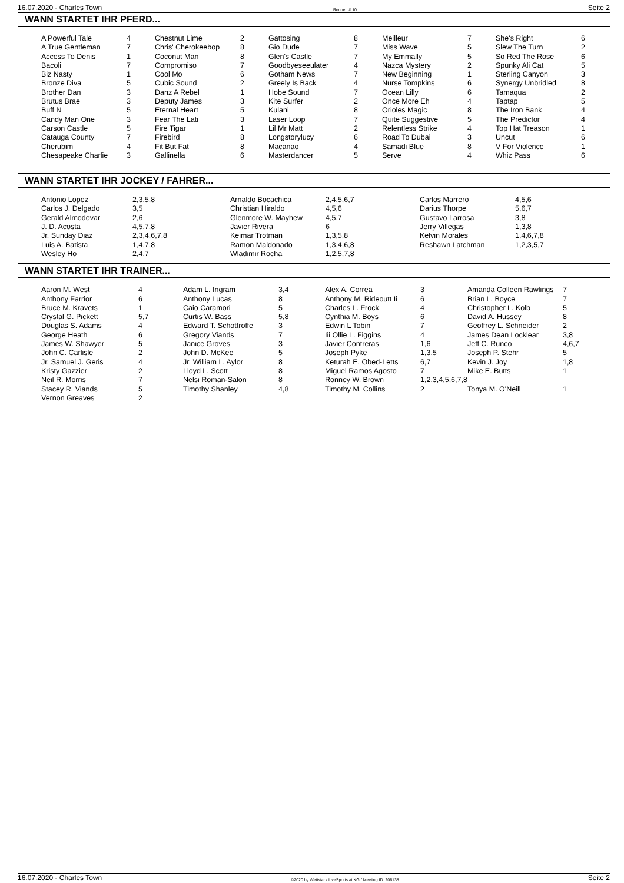16.07.2020 - Charles Town Rennen # 10 Seite 2
WANN STARTET IHR PFERD...
| A Powerful Tale | 4 | Chestnut Lime | 2 | Gattosing | 8 | Meilleur | 7 | She's Right | 6 |
| A True Gentleman | 7 | Chris' Cherokeebop | 8 | Gio Dude | 7 | Miss Wave | 5 | Slew The Turn | 2 |
| Access To Denis | 1 | Coconut Man | 8 | Glen's Castle | 7 | My Emmally | 5 | So Red The Rose | 6 |
| Bacoli | 7 | Compromiso | 7 | Goodbyeseeulater | 4 | Nazca Mystery | 2 | Spunky Ali Cat | 5 |
| Biz Nasty | 1 | Cool Mo | 6 | Gotham News | 7 | New Beginning | 1 | Sterling Canyon | 3 |
| Bronze Diva | 5 | Cubic Sound | 2 | Greely Is Back | 4 | Nurse Tompkins | 6 | Synergy Unbridled | 8 |
| Brother Dan | 3 | Danz A Rebel | 1 | Hobe Sound | 7 | Ocean Lilly | 6 | Tamaqua | 2 |
| Brutus Brae | 3 | Deputy James | 3 | Kite Surfer | 2 | Once More Eh | 4 | Taptap | 5 |
| Buff N | 5 | Eternal Heart | 5 | Kulani | 8 | Orioles Magic | 8 | The Iron Bank | 4 |
| Candy Man One | 3 | Fear The Lati | 3 | Laser Loop | 7 | Quite Suggestive | 5 | The Predictor | 4 |
| Carson Castle | 5 | Fire Tigar | 1 | Lil Mr Matt | 2 | Relentless Strike | 4 | Top Hat Treason | 1 |
| Catauga County | 7 | Firebird | 8 | Longstorylucy | 6 | Road To Dubai | 3 | Uncut | 6 |
| Cherubim | 4 | Fit But Fat | 8 | Macanao | 4 | Samadi Blue | 8 | V For Violence | 1 |
| Chesapeake Charlie | 3 | Gallinella | 6 | Masterdancer | 5 | Serve | 4 | Whiz Pass | 6 |
WANN STARTET IHR JOCKEY / FAHRER...
| Antonio Lopez | 2,3,5,8 | Arnaldo Bocachica | 2,4,5,6,7 | Carlos Marrero | 4,5,6 |
| Carlos J. Delgado | 3,5 | Christian Hiraldo | 4,5,6 | Darius Thorpe | 5,6,7 |
| Gerald Almodovar | 2,6 | Glenmore W. Mayhew | 4,5,7 | Gustavo Larrosa | 3,8 |
| J. D. Acosta | 4,5,7,8 | Javier Rivera | 6 | Jerry Villegas | 1,3,8 |
| Jr. Sunday Diaz | 2,3,4,6,7,8 | Keimar Trotman | 1,3,5,8 | Kelvin Morales | 1,4,6,7,8 |
| Luis A. Batista | 1,4,7,8 | Ramon Maldonado | 1,3,4,6,8 | Reshawn Latchman | 1,2,3,5,7 |
| Wesley Ho | 2,4,7 | Wladimir Rocha | 1,2,5,7,8 | | |
WANN STARTET IHR TRAINER...
| Aaron M. West | 4 | Adam L. Ingram | 3,4 | Alex A. Correa | 3 | Amanda Colleen Rawlings | 7 |
| Anthony Farrior | 6 | Anthony Lucas | 8 | Anthony M. Rideoutt Ii | 6 | Brian L. Boyce | 7 |
| Bruce M. Kravets | 1 | Caio Caramori | 5 | Charles L. Frock | 4 | Christopher L. Kolb | 5 |
| Crystal G. Pickett | 5,7 | Curtis W. Bass | 5,8 | Cynthia M. Boys | 6 | David A. Hussey | 8 |
| Douglas S. Adams | 4 | Edward T. Schottroffe | 3 | Edwin L Tobin | 7 | Geoffrey L. Schneider | 2 |
| George Heath | 6 | Gregory Viands | 7 | Iii Ollie L. Figgins | 4 | James Dean Locklear | 3,8 |
| James W. Shawyer | 5 | Janice Groves | 3 | Javier Contreras | 1,6 | Jeff C. Runco | 4,6,7 |
| John C. Carlisle | 2 | John D. McKee | 5 | Joseph Pyke | 1,3,5 | Joseph P. Stehr | 5 |
| Jr. Samuel J. Geris | 4 | Jr. William L. Aylor | 8 | Keturah E. Obed-Letts | 6,7 | Kevin J. Joy | 1,8 |
| Kristy Gazzier | 2 | Lloyd L. Scott | 8 | Miguel Ramos Agosto | 7 | Mike E. Butts | 1 |
| Neil R. Morris | 7 | Nelsi Roman-Salon | 8 | Ronney W. Brown | 1,2,3,4,5,6,7,8 | | |
| Stacey R. Viands | 5 | Timothy Shanley | 4,8 | Timothy M. Collins | 2 | Tonya M. O'Neill | 1 |
| Vernon Greaves | 2 | | | | | | |
16.07.2020 - Charles Town ©2020 by Wettstar / LiveSports.at KG / Meeting ID: 206138 Seite 2